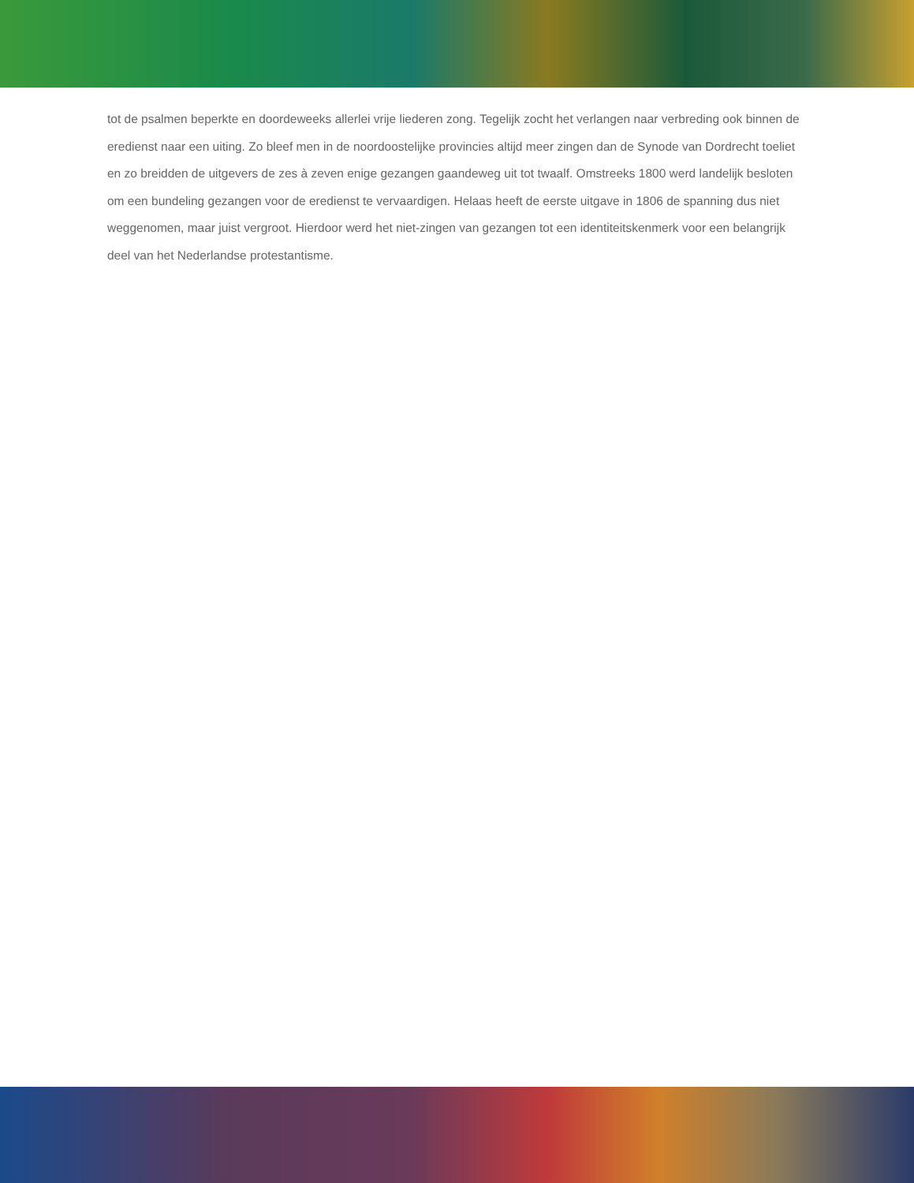tot de psalmen beperkte en doordeweeks allerlei vrije liederen zong. Tegelijk zocht het verlangen naar verbreding ook binnen de eredienst naar een uiting. Zo bleef men in de noordoostelijke provincies altijd meer zingen dan de Synode van Dordrecht toeliet en zo breidden de uitgevers de zes à zeven enige gezangen gaandeweg uit tot twaalf. Omstreeks 1800 werd landelijk besloten om een bundeling gezangen voor de eredienst te vervaardigen. Helaas heeft de eerste uitgave in 1806 de spanning dus niet weggenomen, maar juist vergroot. Hierdoor werd het niet-zingen van gezangen tot een identiteitskenmerk voor een belangrijk deel van het Nederlandse protestantisme.